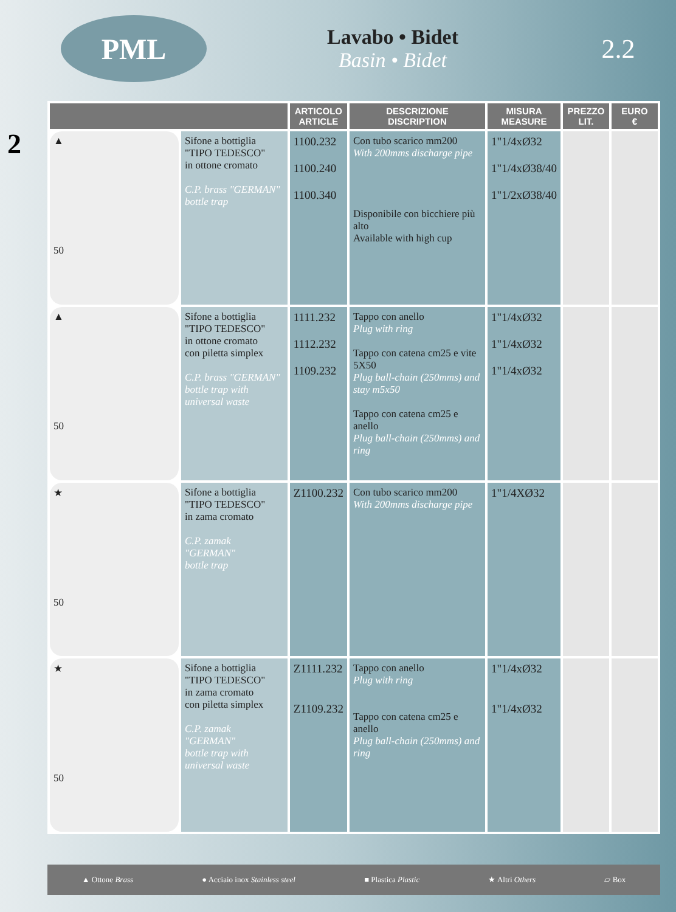PML
Lavabo • Bidet
Basin • Bidet
2.2
2
| | | ARTICOLO ARTICLE | DESCRIZIONE DISCRIPTION | MISURA MEASURE | PREZZO LIT. | EURO € |
| --- | --- | --- | --- | --- | --- | --- |
| ▲ 50 | Sifone a bottiglia "TIPO TEDESCO" in ottone cromato C.P. brass "GERMAN" bottle trap | 1100.232 1100.240 1100.340 | Con tubo scarico mm200 With 200mms discharge pipe Disponibile con bicchiere più alto Available with high cup | 1"1/4xØ32 1"1/4xØ38/40 1"1/2xØ38/40 | | |
| ▲ 50 | Sifone a bottiglia "TIPO TEDESCO" in ottone cromato con piletta simplex C.P. brass "GERMAN" bottle trap with universal waste | 1111.232 1112.232 1109.232 | Tappo con anello Plug with ring Tappo con catena cm25 e vite 5X50 Plug ball-chain (250mms) and stay m5x50 Tappo con catena cm25 e anello Plug ball-chain (250mms) and ring | 1"1/4xØ32 1"1/4xØ32 1"1/4xØ32 | | |
| ★ 50 | Sifone a bottiglia "TIPO TEDESCO" in zama cromato C.P. zamak "GERMAN" bottle trap | Z1100.232 | Con tubo scarico mm200 With 200mms discharge pipe | 1"1/4XØ32 | | |
| ★ 50 | Sifone a bottiglia "TIPO TEDESCO" in zama cromato con piletta simplex C.P. zamak "GERMAN" bottle trap with universal waste | Z1111.232 Z1109.232 | Tappo con anello Plug with ring Tappo con catena cm25 e anello Plug ball-chain (250mms) and ring | 1"1/4xØ32 1"1/4xØ32 | | |
▲ Ottone Brass ● Acciaio inox Stainless steel ■ Plastica Plastic ★ Altri Others ▱ Box